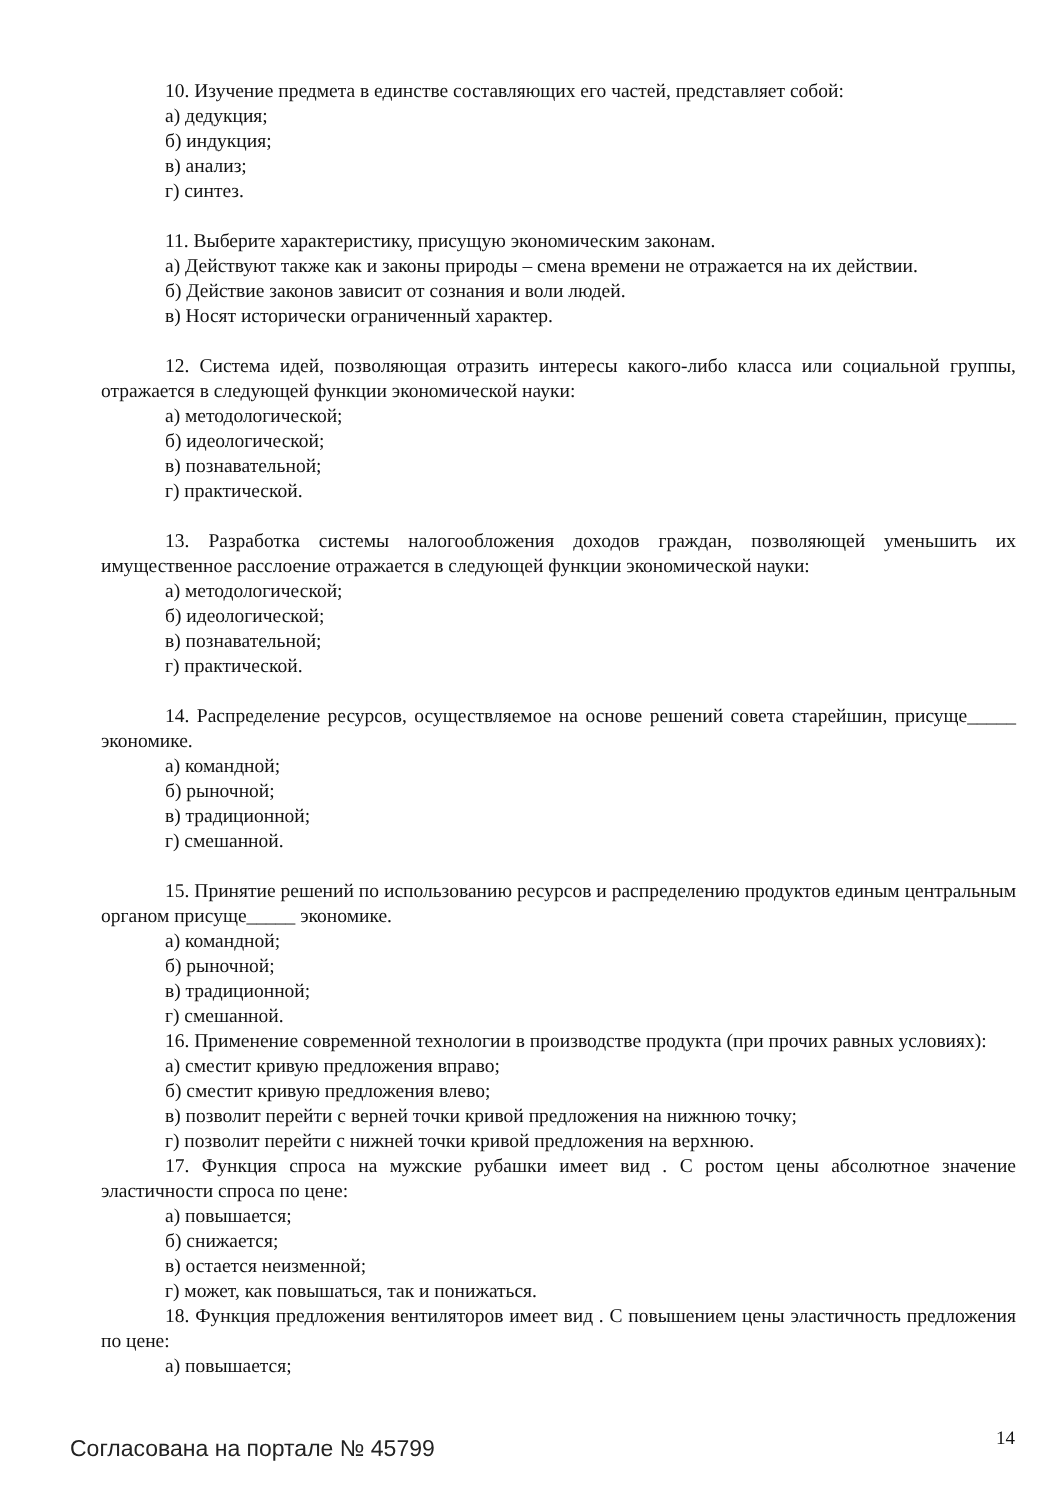10. Изучение предмета в единстве составляющих его частей, представляет собой:
а) дедукция;
б) индукция;
в) анализ;
г) синтез.
11. Выберите характеристику, присущую экономическим законам.
а) Действуют также как и законы природы – смена времени не отражается на их действии.
б) Действие законов зависит от сознания и воли людей.
в) Носят исторически ограниченный характер.
12. Система идей, позволяющая отразить интересы какого-либо класса или социальной группы, отражается в следующей функции экономической науки:
а) методологической;
б) идеологической;
в) познавательной;
г) практической.
13. Разработка системы налогообложения доходов граждан, позволяющей уменьшить их имущественное расслоение отражается в следующей функции экономической науки:
а) методологической;
б) идеологической;
в) познавательной;
г) практической.
14. Распределение ресурсов, осуществляемое на основе решений совета старейшин, присуще_____ экономике.
а) командной;
б) рыночной;
в) традиционной;
г) смешанной.
15. Принятие решений по использованию ресурсов и распределению продуктов единым центральным органом присуще_____ экономике.
а) командной;
б) рыночной;
в) традиционной;
г) смешанной.
16. Применение современной технологии в производстве продукта (при прочих равных условиях):
а) сместит кривую предложения вправо;
б) сместит кривую предложения влево;
в) позволит перейти с верней точки кривой предложения на нижнюю точку;
г) позволит перейти с нижней точки кривой предложения на верхнюю.
17. Функция спроса на мужские рубашки имеет вид . С ростом цены абсолютное значение эластичности спроса по цене:
а) повышается;
б) снижается;
в) остается неизменной;
г) может, как повышаться, так и понижаться.
18. Функция предложения вентиляторов имеет вид . С повышением цены эластичность предложения по цене:
а) повышается;
Согласована на портале № 45799 14